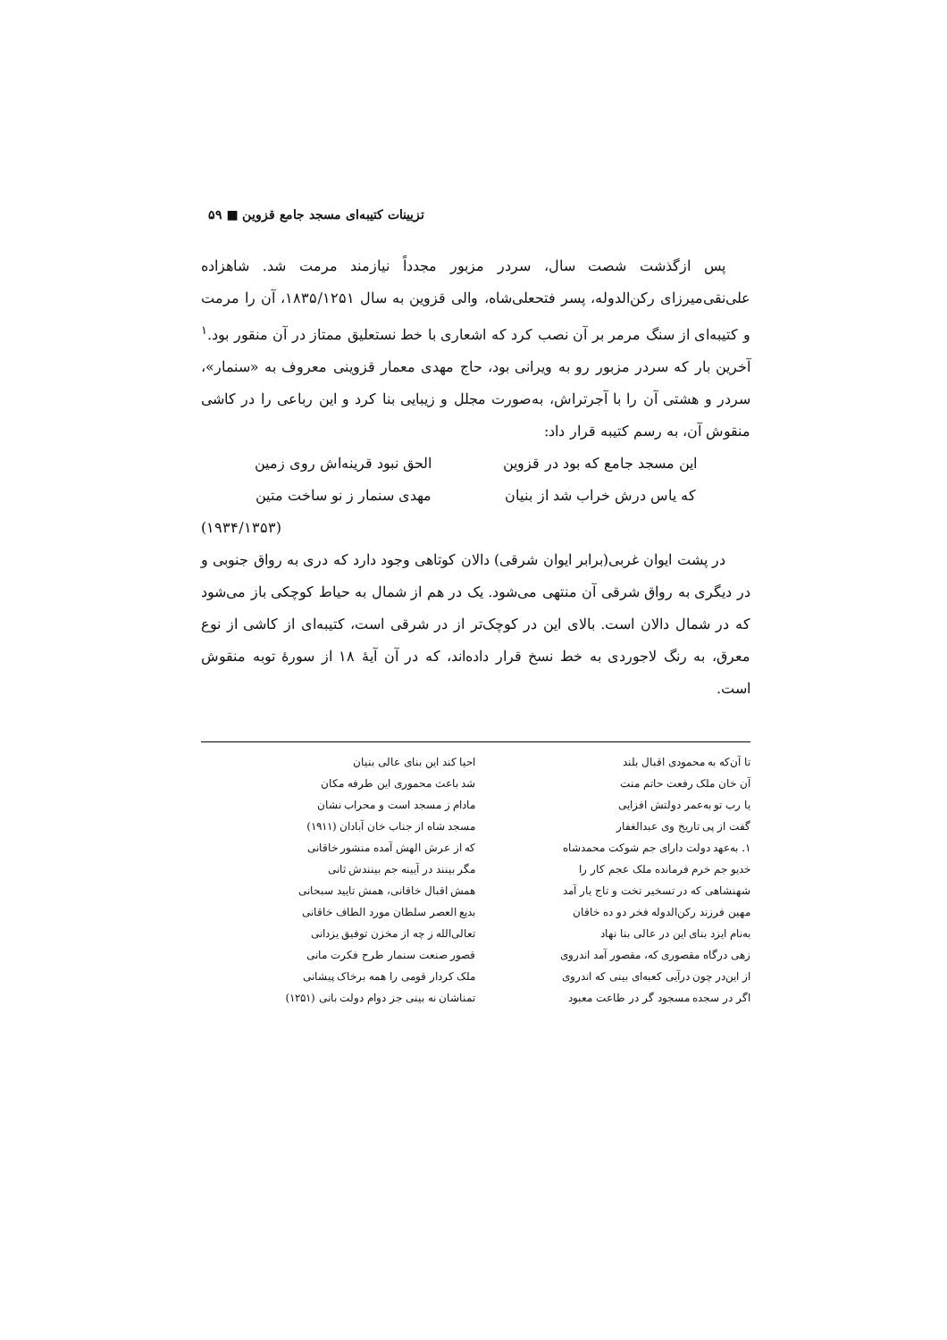تزیینات کتیبه‌ای مسجد جامع قزوین ■ ۵۹
پس ازگذشت شصت سال، سردر مزبور مجدداً نیازمند مرمت شد. شاهزاده علی‌نقی‌میرزای رکن‌الدوله، پسر فتحعلی‌شاه، والی قزوین به سال ۱۸۳۵/۱۲۵۱، آن را مرمت و کتیبه‌ای از سنگ مرمر بر آن نصب کرد که اشعاری با خط نستعلیق ممتاز در آن منقور بود.<sup>۱</sup> آخرین بار که سردر مزبور رو به ویرانی بود، حاج مهدی معمار قزوینی معروف به «سنمار»، سردر و هشتی آن را با آجرتراش، به‌صورت مجلل و زیبایی بنا کرد و این رباعی را در کاشی منقوش آن، به رسم کتیبه قرار داد:
این مسجد جامع که بود در قزوین الحق نبود قرینه‌اش روی زمین
که یاس درش خراب شد از بنیان مهدی سنمار ز نو ساخت متین
(۱۹۳۴/۱۳۵۳)
در پشت ایوان غربی(برابر ایوان شرقی) دالان کوتاهی وجود دارد که دری به رواق جنوبی و در دیگری به رواق شرقی آن منتهی می‌شود. یک در هم از شمال به حیاط کوچکی باز می‌شود که در شمال دالان است. بالای این در کوچک‌تر از در شرقی است، کتیبه‌ای از کاشی از نوع معرق، به رنگ لاجوردی به خط نسخ قرار داده‌اند، که در آن آیهٔ ۱۸ از سورهٔ توبه منقوش است.
تا آن‌که به محمودی اقبال بلند احیا کند این بنای عالی بنیان
آن خان ملک رفعت حاتم منت شد باعث محموری این طرفه مکان
یا رب تو به‌عمر دولتش افزایی مادام ز مسجد است و محراب نشان
گفت از پی تاریخ وی عبدالغفار مسجد شاه از جناب خان آبادان (۱۹۱۱)
۱. به‌عهد دولت دارای جم شوکت محمدشاه
که از عرش الهش آمده منشور خاقانی
خدیو جم خرم فرمانده ملک عجم کار را
مگر بینند در آیینه جم بینندش ثانی
شهنشاهی که در تسخیر تخت و تاج یار آمد
همش اقبال خاقانی، همش تایید سبحانی
مهین فرزند رکن‌الدوله فخر دو ده خاقان
بدیع العصر سلطان مورد الطاف خاقانی
به‌نام ایزد بنای این در عالی بنا نهاد
تعالی‌الله ز چه از مخزن توفیق یزدانی
زهی درگاه مقصوری که، مقصور آمد اندروی
قصور صنعت سنمار طرح فکرت مانی
از این‌در چون درآیی کعبه‌ای بینی که اندروی
ملک کردار قومی را همه برخاک پیشانی
اگر در سجده مسجود گر در طاعت معبود
تمناشان نه بینی جز دوام دولت بانی (۱۲۵۱)